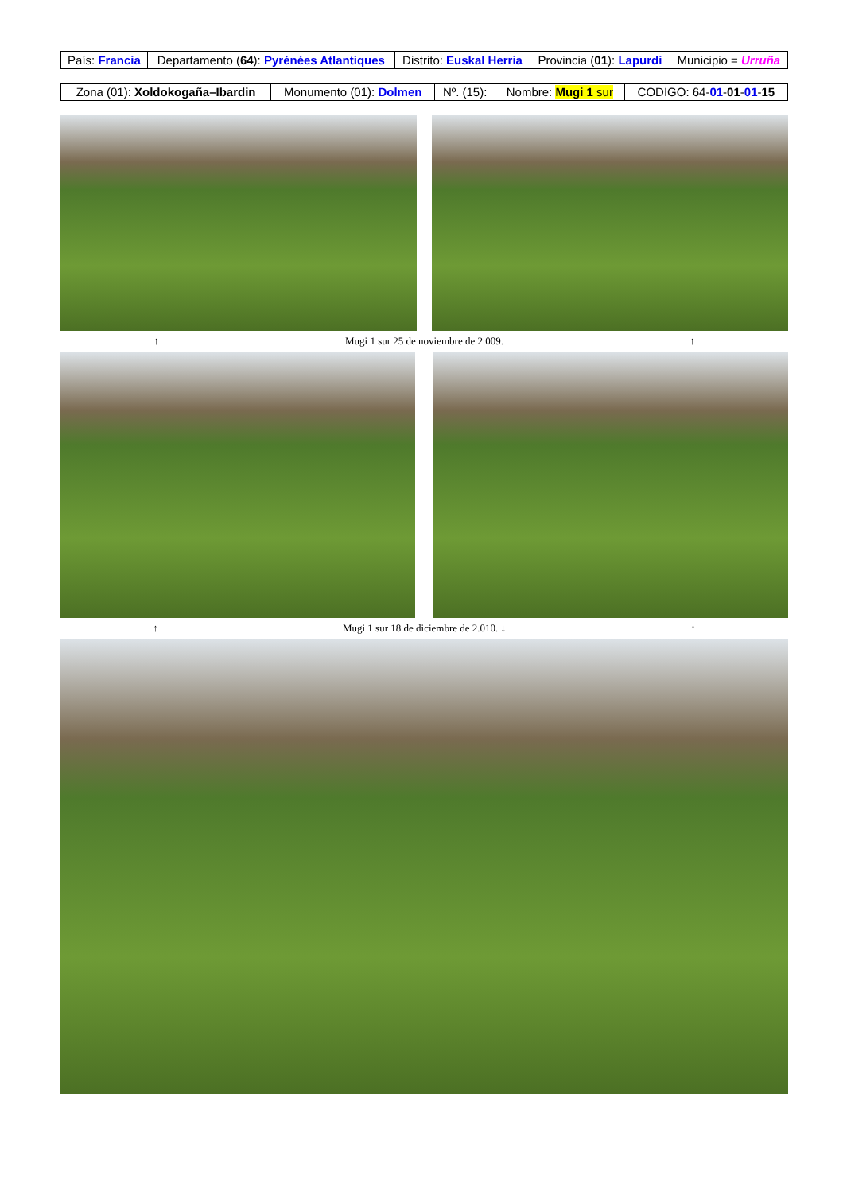| País: Francia | Departamento ( 64 ): Pyrénées Atlantiques | Distrito: Euskal Herria | Provincia ( 01 ): Lapurdi | Municipio = Urruña |
| Zona (01): Xoldokogaña–Ibardin | Monumento (01): Dolmen | Nº. (15): | Nombre: Mugi 1 sur | CODIGO: 64- 01 - 01 - 01 - 15 |
↑ Mugi 1 sur 25 de noviembre de 2.009. ↑
↑ Mugi 1 sur 18 de diciembre de 2.010. ↓ ↑